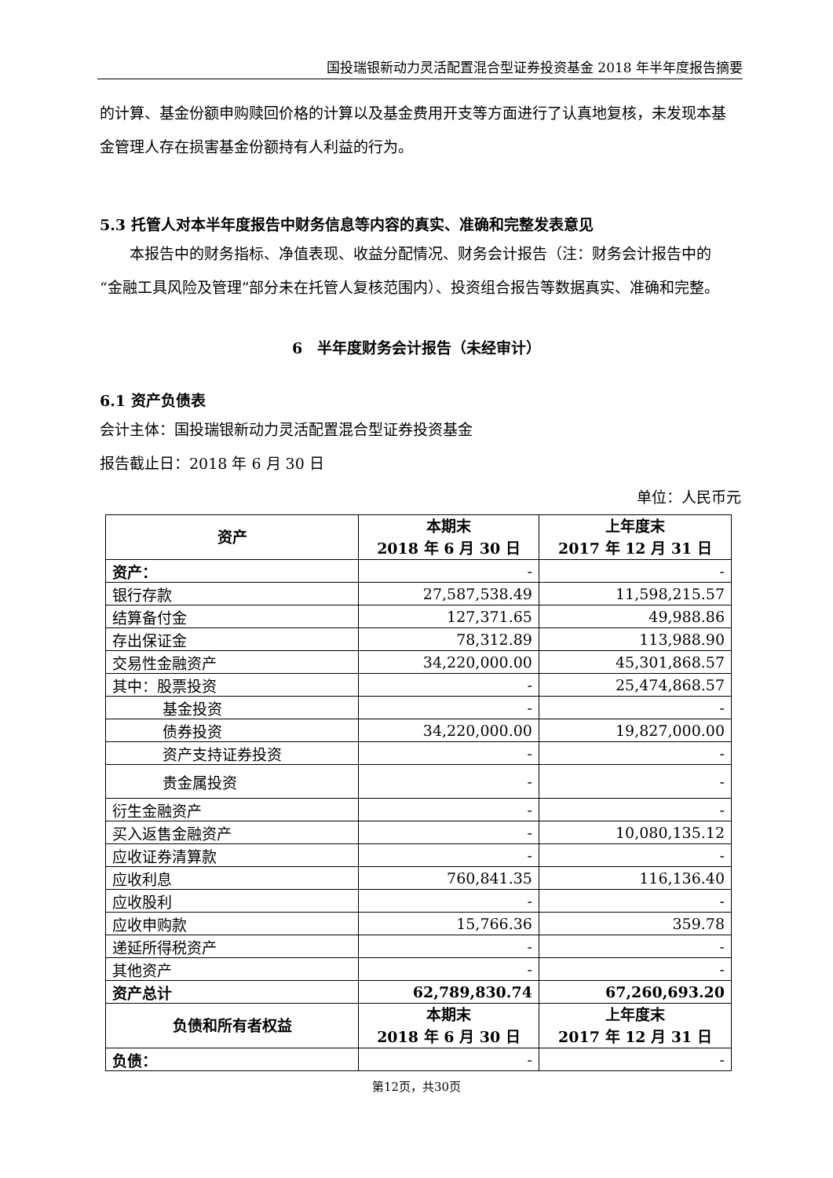国投瑞银新动力灵活配置混合型证券投资基金 2018 年半年度报告摘要
的计算、基金份额申购赎回价格的计算以及基金费用开支等方面进行了认真地复核，未发现本基金管理人存在损害基金份额持有人利益的行为。
5.3 托管人对本半年度报告中财务信息等内容的真实、准确和完整发表意见
本报告中的财务指标、净值表现、收益分配情况、财务会计报告（注：财务会计报告中的“金融工具风险及管理”部分未在托管人复核范围内）、投资组合报告等数据真实、准确和完整。
6　半年度财务会计报告（未经审计）
6.1 资产负债表
会计主体：国投瑞银新动力灵活配置混合型证券投资基金
报告截止日：2018 年 6 月 30 日
单位：人民币元
| 资产 | 本期末 2018 年 6 月 30 日 | 上年度末 2017 年 12 月 31 日 |
| --- | --- | --- |
| 资产： | - | - |
| 银行存款 | 27,587,538.49 | 11,598,215.57 |
| 结算备付金 | 127,371.65 | 49,988.86 |
| 存出保证金 | 78,312.89 | 113,988.90 |
| 交易性金融资产 | 34,220,000.00 | 45,301,868.57 |
| 其中：股票投资 | - | 25,474,868.57 |
| 基金投资 | - | - |
| 债券投资 | 34,220,000.00 | 19,827,000.00 |
| 资产支持证券投资 | - | - |
| 贵金属投资 | - | - |
| 衍生金融资产 | - | - |
| 买入返售金融资产 | - | 10,080,135.12 |
| 应收证券清算款 | - | - |
| 应收利息 | 760,841.35 | 116,136.40 |
| 应收股利 | - | - |
| 应收申购款 | 15,766.36 | 359.78 |
| 递延所得税资产 | - | - |
| 其他资产 | - | - |
| 资产总计 | 62,789,830.74 | 67,260,693.20 |
| 负债和所有者权益 | 本期末 2018 年 6 月 30 日 | 上年度末 2017 年 12 月 31 日 |
| 负债： | - | - |
第12页，共30页